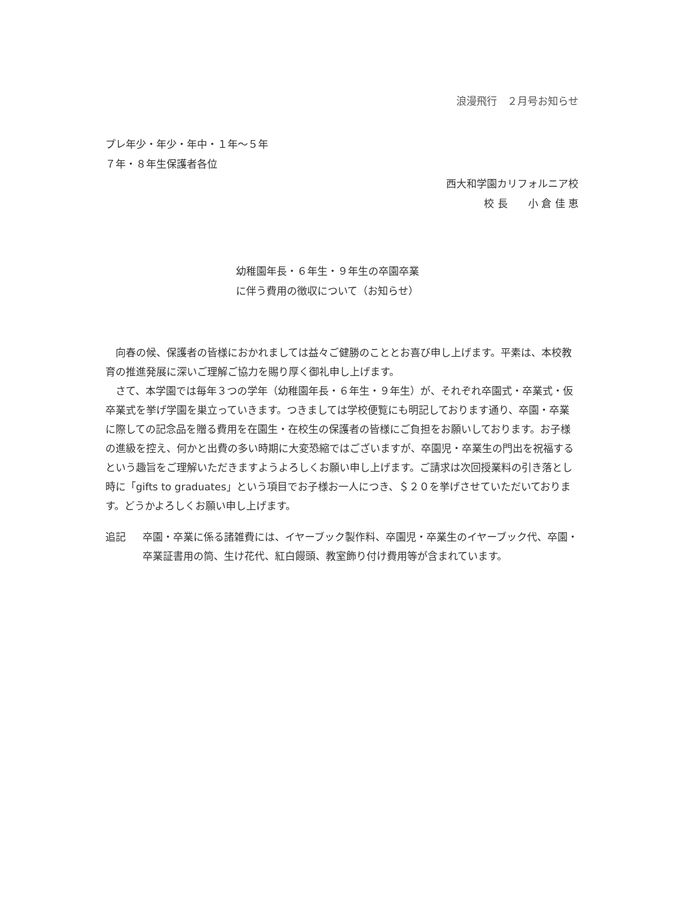浪漫飛行　２月号お知らせ
プレ年少・年少・年中・１年～５年
７年・８年生保護者各位
西大和学園カリフォルニア校
校 長　　小 倉 佳 恵
幼稚園年長・６年生・９年生の卒園卒業
に伴う費用の徴収について（お知らせ）
向春の候、保護者の皆様におかれましては益々ご健勝のこととお喜び申し上げます。平素は、本校教育の推進発展に深いご理解ご協力を賜り厚く御礼申し上げます。
さて、本学園では毎年３つの学年（幼稚園年長・６年生・９年生）が、それぞれ卒園式・卒業式・仮卒業式を挙げ学園を巣立っていきます。つきましては学校便覧にも明記しております通り、卒園・卒業に際しての記念品を贈る費用を在園生・在校生の保護者の皆様にご負担をお願いしております。お子様の進級を控え、何かと出費の多い時期に大変恐縮ではございますが、卒園児・卒業生の門出を祝福するという趣旨をご理解いただきますようよろしくお願い申し上げます。ご請求は次回授業料の引き落とし時に「gifts to graduates」という項目でお子様お一人につき、＄２０を挙げさせていただいております。どうかよろしくお願い申し上げます。
追記 卒園・卒業に係る諸雑費には、イヤーブック製作料、卒園児・卒業生のイヤーブック代、卒園・卒業証書用の筒、生け花代、紅白饅頭、教室飾り付け費用等が含まれています。